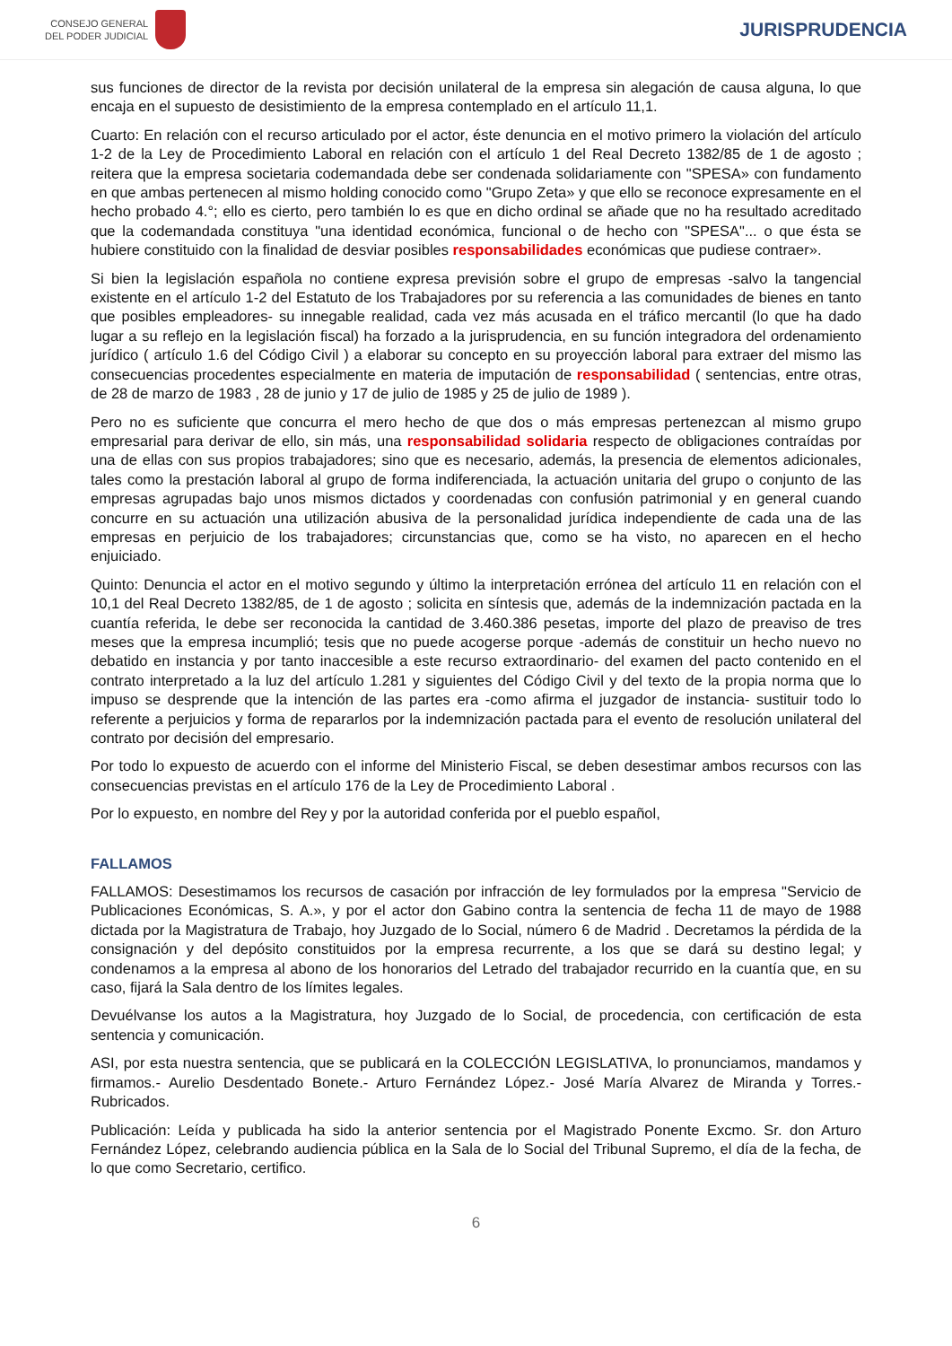CONSEJO GENERAL
DEL PODER JUDICIAL
JURISPRUDENCIA
sus funciones de director de la revista por decisión unilateral de la empresa sin alegación de causa alguna, lo que encaja en el supuesto de desistimiento de la empresa contemplado en el artículo 11,1.
Cuarto: En relación con el recurso articulado por el actor, éste denuncia en el motivo primero la violación del artículo 1-2 de la Ley de Procedimiento Laboral en relación con el artículo 1 del Real Decreto 1382/85 de 1 de agosto ; reitera que la empresa societaria codemandada debe ser condenada solidariamente con "SPESA» con fundamento en que ambas pertenecen al mismo holding conocido como "Grupo Zeta» y que ello se reconoce expresamente en el hecho probado 4.°; ello es cierto, pero también lo es que en dicho ordinal se añade que no ha resultado acreditado que la codemandada constituya "una identidad económica, funcional o de hecho con "SPESA"... o que ésta se hubiere constituido con la finalidad de desviar posibles responsabilidades económicas que pudiese contraer».
Si bien la legislación española no contiene expresa previsión sobre el grupo de empresas -salvo la tangencial existente en el artículo 1-2 del Estatuto de los Trabajadores por su referencia a las comunidades de bienes en tanto que posibles empleadores- su innegable realidad, cada vez más acusada en el tráfico mercantil (lo que ha dado lugar a su reflejo en la legislación fiscal) ha forzado a la jurisprudencia, en su función integradora del ordenamiento jurídico ( artículo 1.6 del Código Civil ) a elaborar su concepto en su proyección laboral para extraer del mismo las consecuencias procedentes especialmente en materia de imputación de responsabilidad ( sentencias, entre otras, de 28 de marzo de 1983 , 28 de junio y 17 de julio de 1985 y 25 de julio de 1989 ).
Pero no es suficiente que concurra el mero hecho de que dos o más empresas pertenezcan al mismo grupo empresarial para derivar de ello, sin más, una responsabilidad solidaria respecto de obligaciones contraídas por una de ellas con sus propios trabajadores; sino que es necesario, además, la presencia de elementos adicionales, tales como la prestación laboral al grupo de forma indiferenciada, la actuación unitaria del grupo o conjunto de las empresas agrupadas bajo unos mismos dictados y coordenadas con confusión patrimonial y en general cuando concurre en su actuación una utilización abusiva de la personalidad jurídica independiente de cada una de las empresas en perjuicio de los trabajadores; circunstancias que, como se ha visto, no aparecen en el hecho enjuiciado.
Quinto: Denuncia el actor en el motivo segundo y último la interpretación errónea del artículo 11 en relación con el 10,1 del Real Decreto 1382/85, de 1 de agosto ; solicita en síntesis que, además de la indemnización pactada en la cuantía referida, le debe ser reconocida la cantidad de 3.460.386 pesetas, importe del plazo de preaviso de tres meses que la empresa incumplió; tesis que no puede acogerse porque -además de constituir un hecho nuevo no debatido en instancia y por tanto inaccesible a este recurso extraordinario- del examen del pacto contenido en el contrato interpretado a la luz del artículo 1.281 y siguientes del Código Civil y del texto de la propia norma que lo impuso se desprende que la intención de las partes era -como afirma el juzgador de instancia- sustituir todo lo referente a perjuicios y forma de repararlos por la indemnización pactada para el evento de resolución unilateral del contrato por decisión del empresario.
Por todo lo expuesto de acuerdo con el informe del Ministerio Fiscal, se deben desestimar ambos recursos con las consecuencias previstas en el artículo 176 de la Ley de Procedimiento Laboral .
Por lo expuesto, en nombre del Rey y por la autoridad conferida por el pueblo español,
FALLAMOS
FALLAMOS: Desestimamos los recursos de casación por infracción de ley formulados por la empresa "Servicio de Publicaciones Económicas, S. A.», y por el actor don Gabino contra la sentencia de fecha 11 de mayo de 1988 dictada por la Magistratura de Trabajo, hoy Juzgado de lo Social, número 6 de Madrid . Decretamos la pérdida de la consignación y del depósito constituidos por la empresa recurrente, a los que se dará su destino legal; y condenamos a la empresa al abono de los honorarios del Letrado del trabajador recurrido en la cuantía que, en su caso, fijará la Sala dentro de los límites legales.
Devuélvanse los autos a la Magistratura, hoy Juzgado de lo Social, de procedencia, con certificación de esta sentencia y comunicación.
ASI, por esta nuestra sentencia, que se publicará en la COLECCIÓN LEGISLATIVA, lo pronunciamos, mandamos y firmamos.- Aurelio Desdentado Bonete.- Arturo Fernández López.- José María Alvarez de Miranda y Torres.- Rubricados.
Publicación: Leída y publicada ha sido la anterior sentencia por el Magistrado Ponente Excmo. Sr. don Arturo Fernández López, celebrando audiencia pública en la Sala de lo Social del Tribunal Supremo, el día de la fecha, de lo que como Secretario, certifico.
6